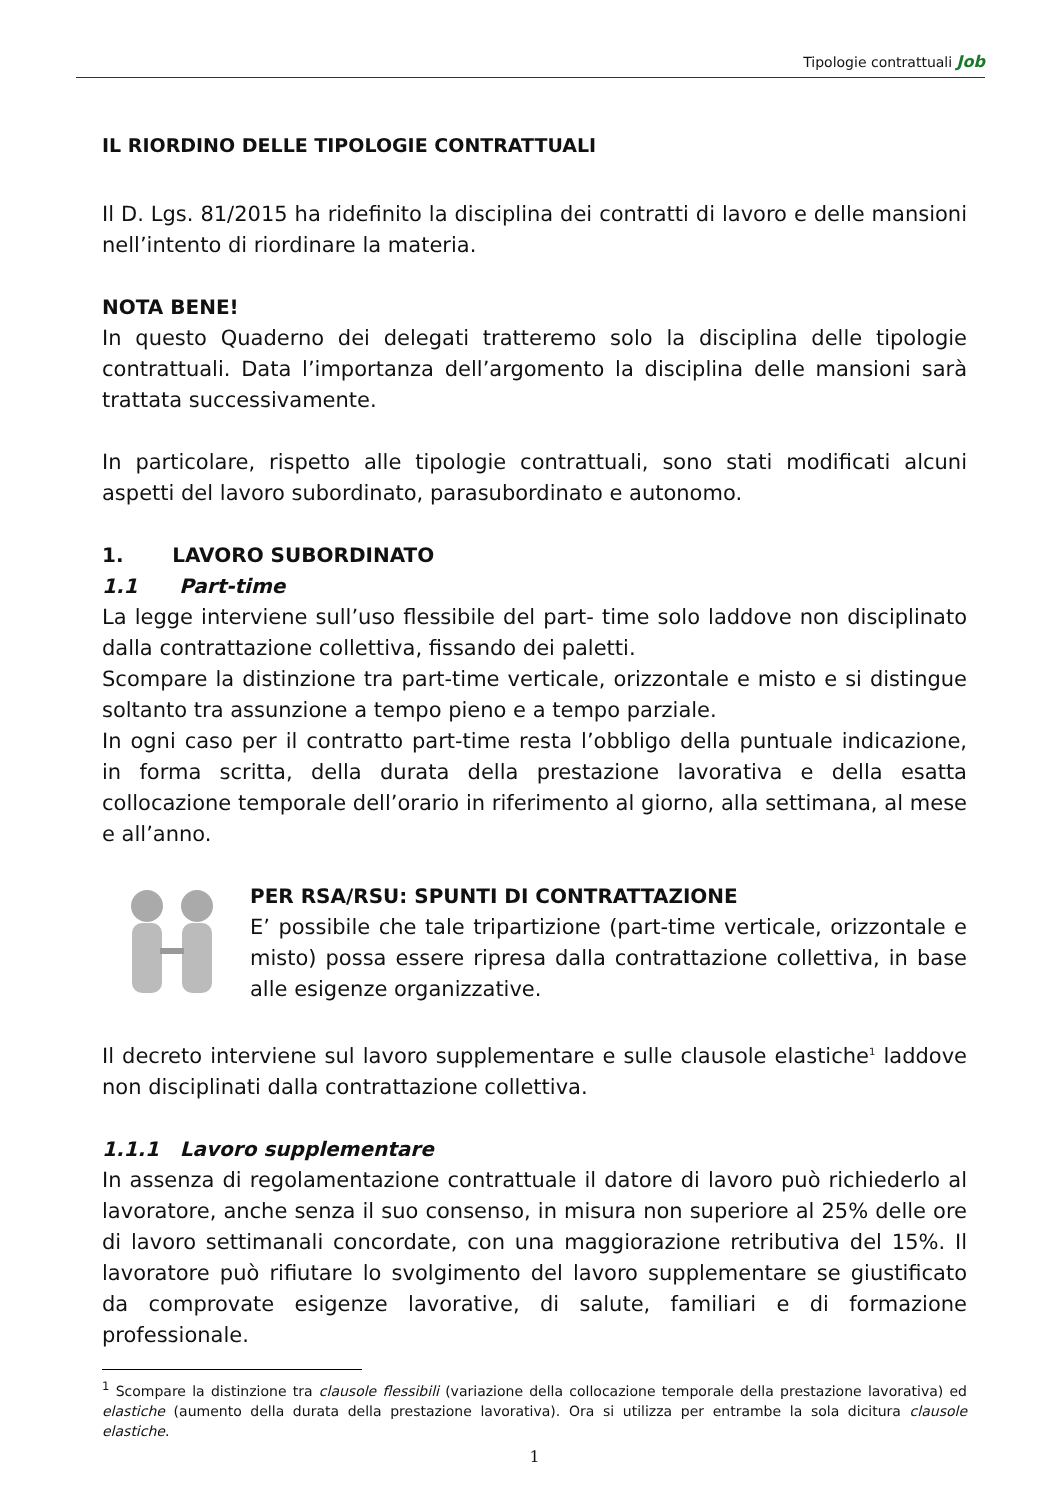Tipologie contrattuali Job
IL RIORDINO DELLE TIPOLOGIE CONTRATTUALI
Il D. Lgs. 81/2015 ha ridefinito la disciplina dei contratti di lavoro e delle mansioni nell’intento di riordinare la materia.
NOTA BENE!
In questo Quaderno dei delegati tratteremo solo la disciplina delle tipologie contrattuali. Data l’importanza dell’argomento la disciplina delle mansioni sarà trattata successivamente.
In particolare, rispetto alle tipologie contrattuali, sono stati modificati alcuni aspetti del lavoro subordinato, parasubordinato e autonomo.
1. LAVORO SUBORDINATO
1.1 Part-time
La legge interviene sull’uso flessibile del part- time solo laddove non disciplinato dalla contrattazione collettiva, fissando dei paletti.
Scompare la distinzione tra part-time verticale, orizzontale e misto e si distingue soltanto tra assunzione a tempo pieno e a tempo parziale.
In ogni caso per il contratto part-time resta l’obbligo della puntuale indicazione, in forma scritta, della durata della prestazione lavorativa e della esatta collocazione temporale dell’orario in riferimento al giorno, alla settimana, al mese e all’anno.
PER RSA/RSU: SPUNTI DI CONTRATTAZIONE
E’ possibile che tale tripartizione (part-time verticale, orizzontale e misto) possa essere ripresa dalla contrattazione collettiva, in base alle esigenze organizzative.
Il decreto interviene sul lavoro supplementare e sulle clausole elastiche<sup>1</sup> laddove non disciplinati dalla contrattazione collettiva.
1.1.1 Lavoro supplementare
In assenza di regolamentazione contrattuale il datore di lavoro può richiederlo al lavoratore, anche senza il suo consenso, in misura non superiore al 25% delle ore di lavoro settimanali concordate, con una maggiorazione retributiva del 15%. Il lavoratore può rifiutare lo svolgimento del lavoro supplementare se giustificato da comprovate esigenze lavorative, di salute, familiari e di formazione professionale.
<sup>1</sup> Scompare la distinzione tra clausole flessibili (variazione della collocazione temporale della prestazione lavorativa) ed elastiche (aumento della durata della prestazione lavorativa). Ora si utilizza per entrambe la sola dicitura clausole elastiche.
1